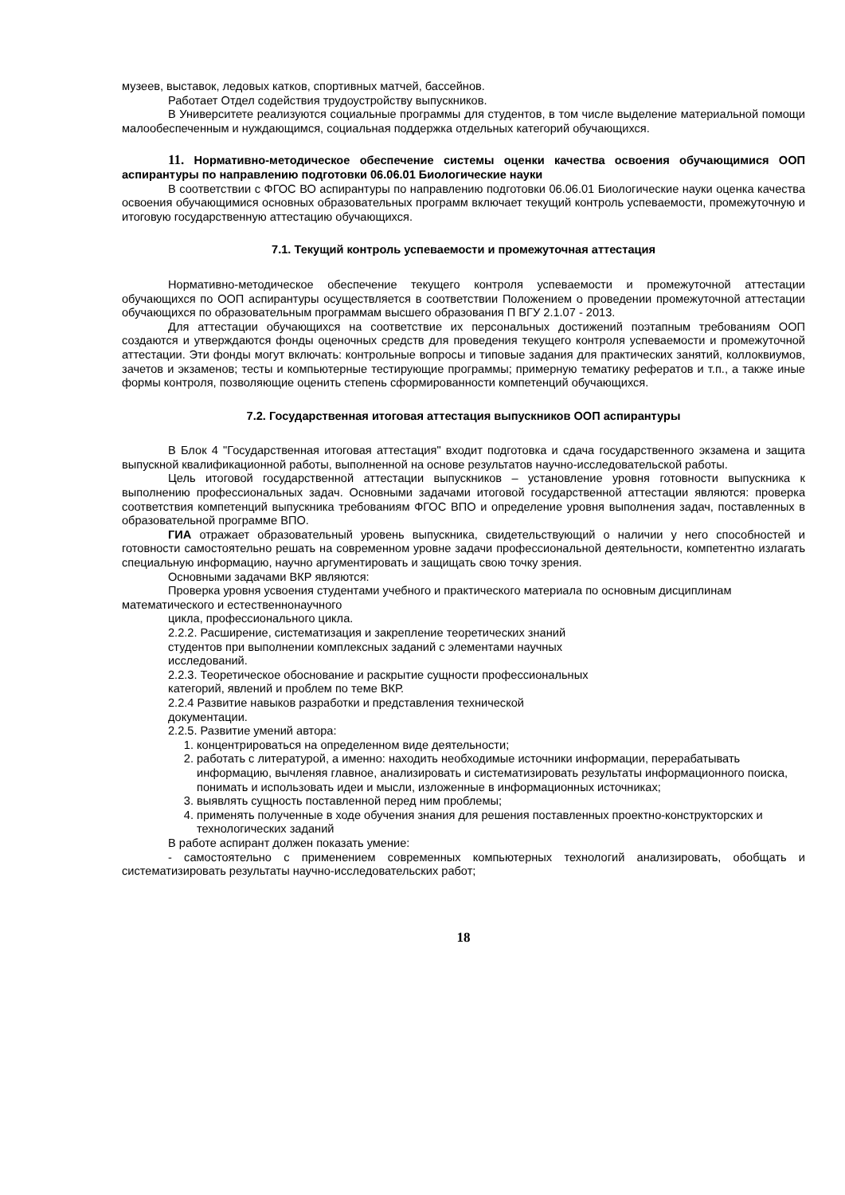музеев, выставок, ледовых катков, спортивных матчей, бассейнов.
Работает Отдел содействия трудоустройству выпускников.
В Университете реализуются социальные программы для студентов, в том числе выделение материальной помощи малообеспеченным и нуждающимся, социальная поддержка отдельных категорий обучающихся.
11. Нормативно-методическое обеспечение системы оценки качества освоения обучающимися ООП аспирантуры по направлению подготовки 06.06.01 Биологические науки
В соответствии с ФГОС ВО аспирантуры по направлению подготовки 06.06.01 Биологические науки оценка качества освоения обучающимися основных образовательных программ включает текущий контроль успеваемости, промежуточную и итоговую государственную аттестацию обучающихся.
7.1. Текущий контроль успеваемости и промежуточная аттестация
Нормативно-методическое обеспечение текущего контроля успеваемости и промежуточной аттестации обучающихся по ООП аспирантуры осуществляется в соответствии Положением о проведении промежуточной аттестации обучающихся по образовательным программам высшего образования П ВГУ 2.1.07 - 2013.
Для аттестации обучающихся на соответствие их персональных достижений поэтапным требованиям ООП создаются и утверждаются фонды оценочных средств для проведения текущего контроля успеваемости и промежуточной аттестации. Эти фонды могут включать: контрольные вопросы и типовые задания для практических занятий, коллоквиумов, зачетов и экзаменов; тесты и компьютерные тестирующие программы; примерную тематику рефератов и т.п., а также иные формы контроля, позволяющие оценить степень сформированности компетенций обучающихся.
7.2. Государственная итоговая аттестация выпускников ООП аспирантуры
В Блок 4 "Государственная итоговая аттестация" входит подготовка и сдача государственного экзамена и защита выпускной квалификационной работы, выполненной на основе результатов научно-исследовательской работы.
Цель итоговой государственной аттестации выпускников – установление уровня готовности выпускника к выполнению профессиональных задач. Основными задачами итоговой государственной аттестации являются: проверка соответствия компетенций выпускника требованиям ФГОС ВПО и определение уровня выполнения задач, поставленных в образовательной программе ВПО.
ГИА отражает образовательный уровень выпускника, свидетельствующий о наличии у него способностей и готовности самостоятельно решать на современном уровне задачи профессиональной деятельности, компетентно излагать специальную информацию, научно аргументировать и защищать свою точку зрения.
Основными задачами ВКР являются:
Проверка уровня усвоения студентами учебного и практического материала по основным дисциплинам математического и естественнонаучного
цикла, профессионального цикла.
2.2.2. Расширение, систематизация и закрепление теоретических знаний
студентов при выполнении комплексных заданий с элементами научных
исследований.
2.2.3. Теоретическое обоснование и раскрытие сущности профессиональных
категорий, явлений и проблем по теме ВКР.
2.2.4 Развитие навыков разработки и представления технической
документации.
2.2.5. Развитие умений автора:
1. концентрироваться на определенном виде деятельности;
2. работать с литературой, а именно: находить необходимые источники информации, перерабатывать информацию, вычленяя главное, анализировать и систематизировать результаты информационного поиска, понимать и использовать идеи и мысли, изложенные в информационных источниках;
3. выявлять сущность поставленной перед ним проблемы;
4. применять полученные в ходе обучения знания для решения поставленных проектно-конструкторских и технологических заданий
В работе аспирант должен показать умение:
- самостоятельно с применением современных компьютерных технологий анализировать, обобщать и систематизировать результаты научно-исследовательских работ;
18